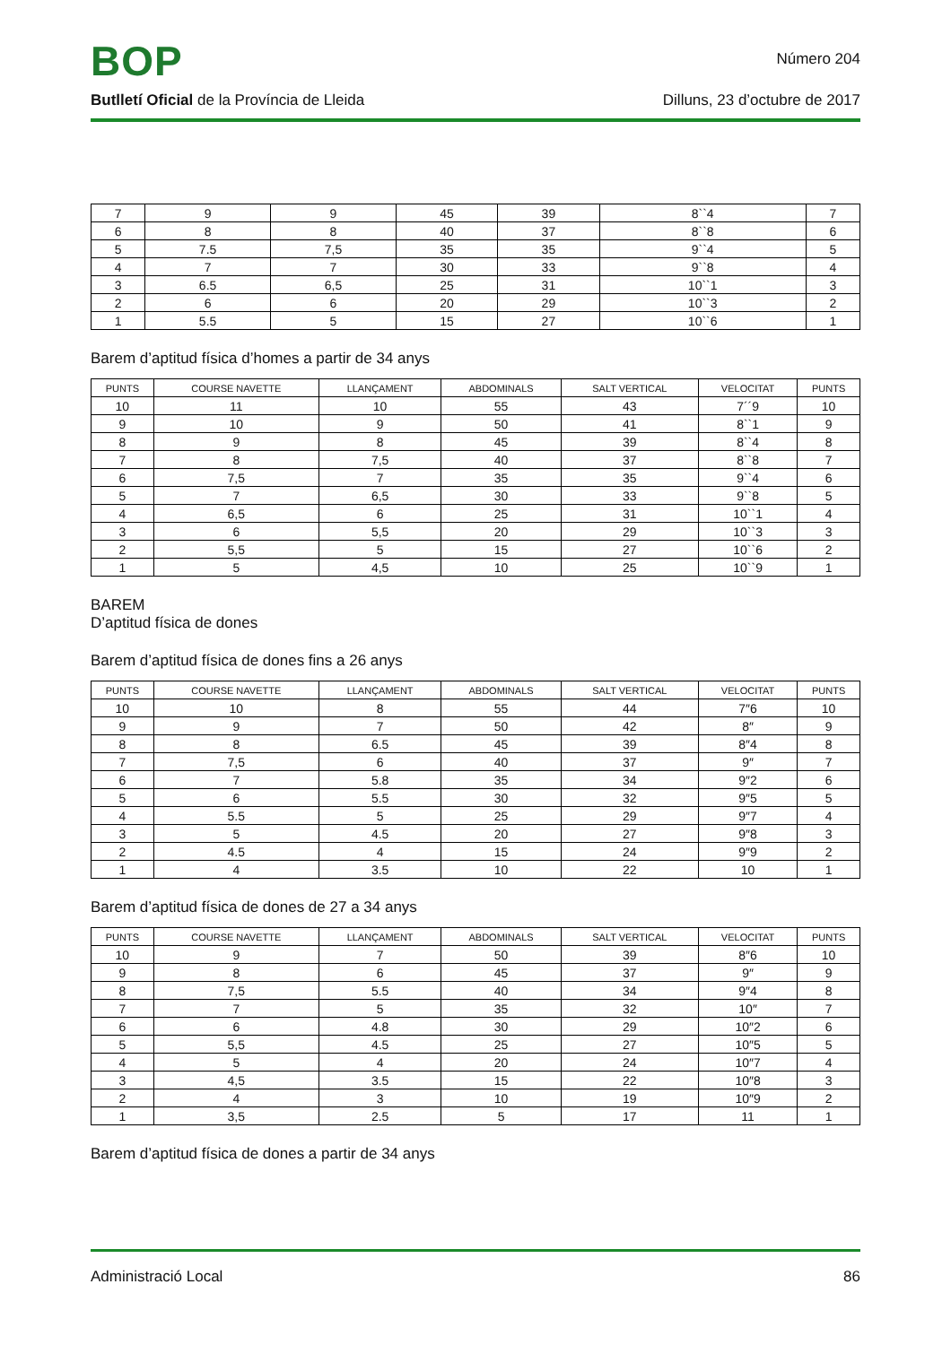BOP
Número 204
Butlletí Oficial de la Província de Lleida Dilluns, 23 d’octubre de 2017
| 7 | 9 | 9 | 45 | 39 | 8``4 | 7 |
| 6 | 8 | 8 | 40 | 37 | 8``8 | 6 |
| 5 | 7.5 | 7,5 | 35 | 35 | 9``4 | 5 |
| 4 | 7 | 7 | 30 | 33 | 9``8 | 4 |
| 3 | 6.5 | 6,5 | 25 | 31 | 10``1 | 3 |
| 2 | 6 | 6 | 20 | 29 | 10``3 | 2 |
| 1 | 5.5 | 5 | 15 | 27 | 10``6 | 1 |
Barem d’aptitud física d’homes a partir de 34 anys
| PUNTS | COURSE NAVETTE | LLANÇAMENT | ABDOMINALS | SALT VERTICAL | VELOCITAT | PUNTS |
| --- | --- | --- | --- | --- | --- | --- |
| 10 | 11 | 10 | 55 | 43 | 7´´9 | 10 |
| 9 | 10 | 9 | 50 | 41 | 8``1 | 9 |
| 8 | 9 | 8 | 45 | 39 | 8``4 | 8 |
| 7 | 8 | 7,5 | 40 | 37 | 8``8 | 7 |
| 6 | 7,5 | 7 | 35 | 35 | 9``4 | 6 |
| 5 | 7 | 6,5 | 30 | 33 | 9``8 | 5 |
| 4 | 6,5 | 6 | 25 | 31 | 10``1 | 4 |
| 3 | 6 | 5,5 | 20 | 29 | 10``3 | 3 |
| 2 | 5,5 | 5 | 15 | 27 | 10``6 | 2 |
| 1 | 5 | 4,5 | 10 | 25 | 10``9 | 1 |
BAREM
D’aptitud física de dones
Barem d’aptitud física de dones fins a 26 anys
| PUNTS | COURSE NAVETTE | LLANÇAMENT | ABDOMINALS | SALT VERTICAL | VELOCITAT | PUNTS |
| --- | --- | --- | --- | --- | --- | --- |
| 10 | 10 | 8 | 55 | 44 | 7″6 | 10 |
| 9 | 9 | 7 | 50 | 42 | 8″ | 9 |
| 8 | 8 | 6.5 | 45 | 39 | 8″4 | 8 |
| 7 | 7,5 | 6 | 40 | 37 | 9″ | 7 |
| 6 | 7 | 5.8 | 35 | 34 | 9″2 | 6 |
| 5 | 6 | 5.5 | 30 | 32 | 9″5 | 5 |
| 4 | 5.5 | 5 | 25 | 29 | 9″7 | 4 |
| 3 | 5 | 4.5 | 20 | 27 | 9″8 | 3 |
| 2 | 4.5 | 4 | 15 | 24 | 9″9 | 2 |
| 1 | 4 | 3.5 | 10 | 22 | 10 | 1 |
Barem d’aptitud física de dones de 27 a 34 anys
| PUNTS | COURSE NAVETTE | LLANÇAMENT | ABDOMINALS | SALT VERTICAL | VELOCITAT | PUNTS |
| --- | --- | --- | --- | --- | --- | --- |
| 10 | 9 | 7 | 50 | 39 | 8″6 | 10 |
| 9 | 8 | 6 | 45 | 37 | 9″ | 9 |
| 8 | 7,5 | 5.5 | 40 | 34 | 9″4 | 8 |
| 7 | 7 | 5 | 35 | 32 | 10″ | 7 |
| 6 | 6 | 4.8 | 30 | 29 | 10″2 | 6 |
| 5 | 5,5 | 4.5 | 25 | 27 | 10″5 | 5 |
| 4 | 5 | 4 | 20 | 24 | 10″7 | 4 |
| 3 | 4,5 | 3.5 | 15 | 22 | 10″8 | 3 |
| 2 | 4 | 3 | 10 | 19 | 10″9 | 2 |
| 1 | 3,5 | 2.5 | 5 | 17 | 11 | 1 |
Barem d’aptitud física de dones a partir de 34 anys
Administració Local 86